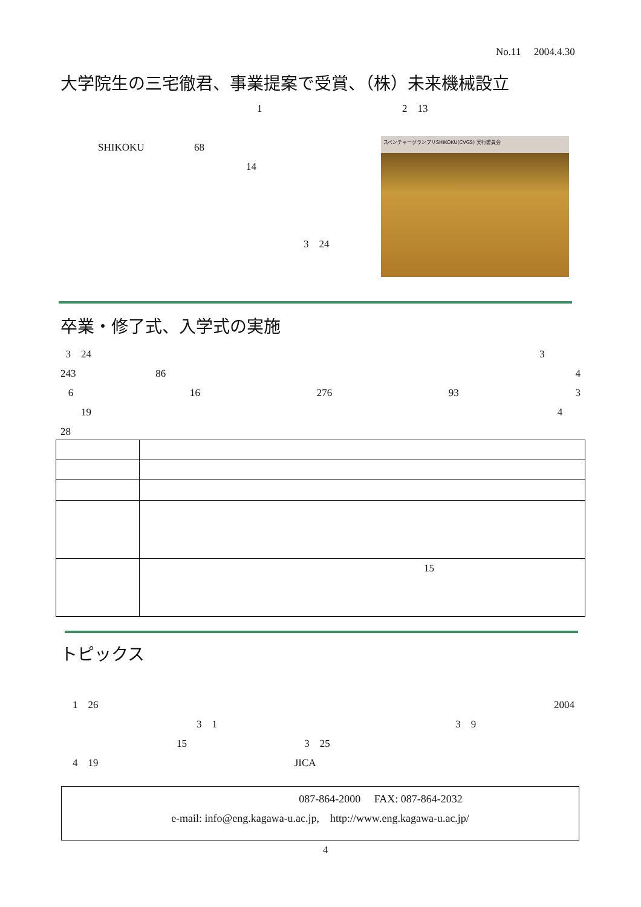No.11 2004.4.30
大学院生の三宅徹君、事業提案で受賞、（株）未来機械設立
1 2 13
SHIKOKU 68
14
3 24
スベンチャーグランプリSHIKOKU(CVGS) 実行委員会
卒業・修了式、入学式の実施
3 24 3
243 86 4
6 16 276 93 3
19 4
28
| | 15 |
トピックス
1 26 2004
3 1 3 9
15 3 25
4 19 JICA
087-864-2000 FAX: 087-864-2032
e-mail: info@eng.kagawa-u.ac.jp, http://www.eng.kagawa-u.ac.jp/
4